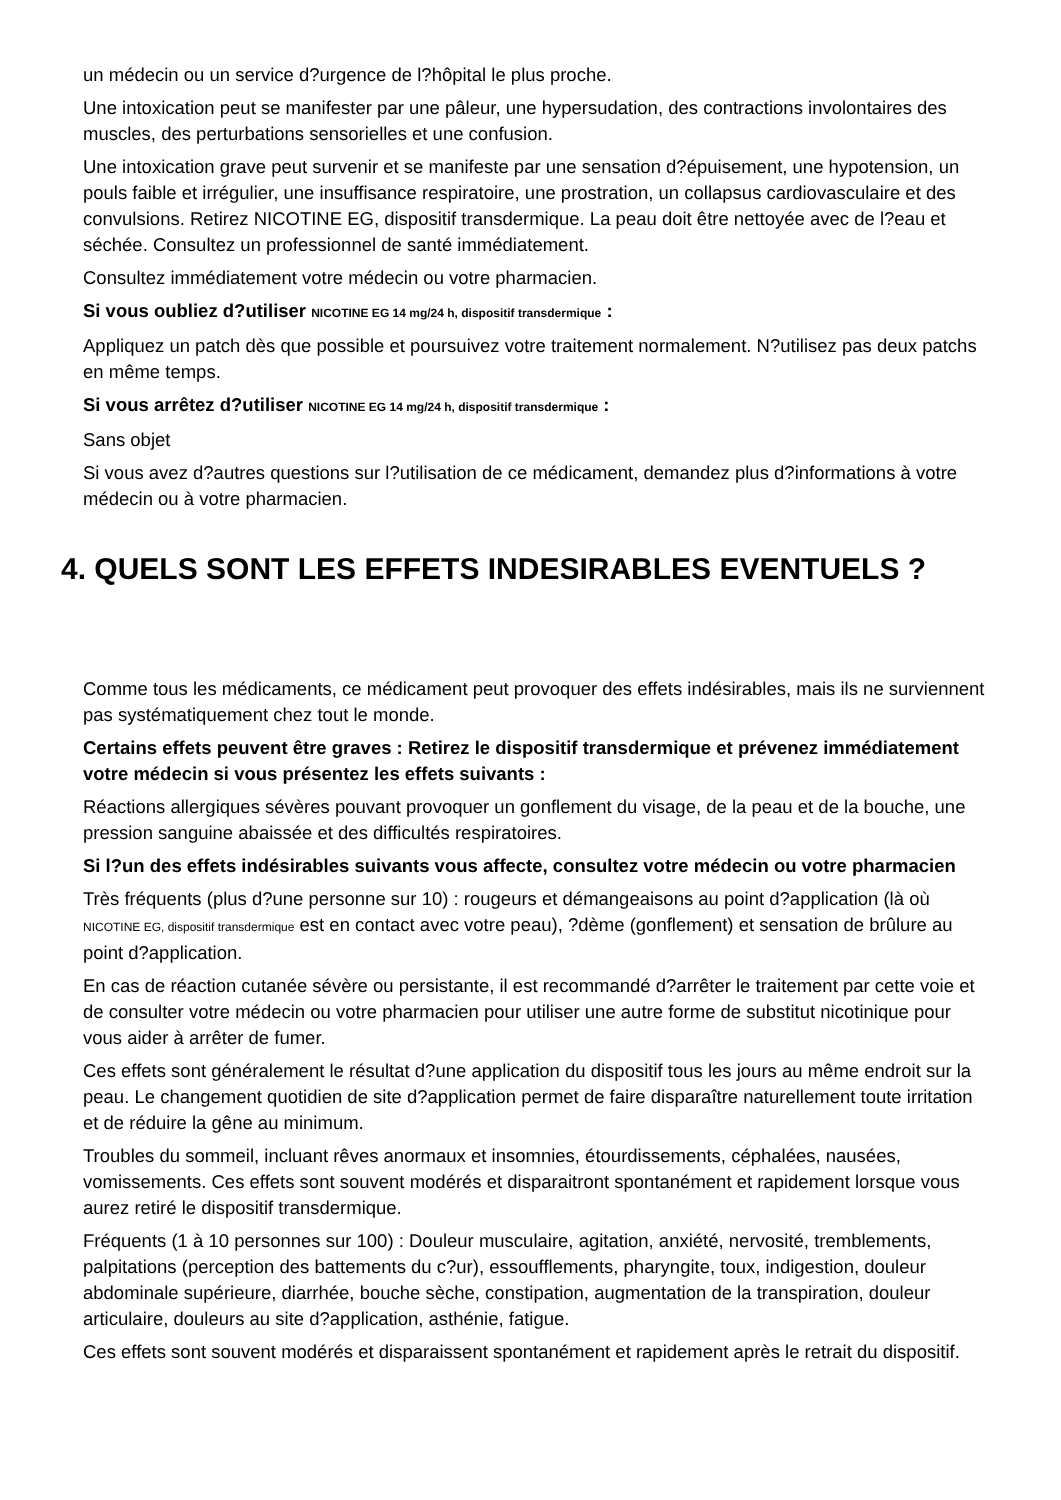un médecin ou un service d?urgence de l?hôpital le plus proche.
Une intoxication peut se manifester par une pâleur, une hypersudation, des contractions involontaires des muscles, des perturbations sensorielles et une confusion.
Une intoxication grave peut survenir et se manifeste par une sensation d?épuisement, une hypotension, un pouls faible et irrégulier, une insuffisance respiratoire, une prostration, un collapsus cardiovasculaire et des convulsions. Retirez NICOTINE EG, dispositif transdermique. La peau doit être nettoyée avec de l?eau et séchée. Consultez un professionnel de santé immédiatement.
Consultez immédiatement votre médecin ou votre pharmacien.
Si vous oubliez d?utiliser NICOTINE EG 14 mg/24 h, dispositif transdermique :
Appliquez un patch dès que possible et poursuivez votre traitement normalement. N?utilisez pas deux patchs en même temps.
Si vous arrêtez d?utiliser NICOTINE EG 14 mg/24 h, dispositif transdermique :
Sans objet
Si vous avez d?autres questions sur l?utilisation de ce médicament, demandez plus d?informations à votre médecin ou à votre pharmacien.
4. QUELS SONT LES EFFETS INDESIRABLES EVENTUELS ?
Comme tous les médicaments, ce médicament peut provoquer des effets indésirables, mais ils ne surviennent pas systématiquement chez tout le monde.
Certains effets peuvent être graves : Retirez le dispositif transdermique et prévenez immédiatement votre médecin si vous présentez les effets suivants :
Réactions allergiques sévères pouvant provoquer un gonflement du visage, de la peau et de la bouche, une pression sanguine abaissée et des difficultés respiratoires.
Si l?un des effets indésirables suivants vous affecte, consultez votre médecin ou votre pharmacien
Très fréquents (plus d?une personne sur 10) : rougeurs et démangeaisons au point d?application (là où NICOTINE EG, dispositif transdermique est en contact avec votre peau), ?dème (gonflement) et sensation de brûlure au point d?application.
En cas de réaction cutanée sévère ou persistante, il est recommandé d?arrêter le traitement par cette voie et de consulter votre médecin ou votre pharmacien pour utiliser une autre forme de substitut nicotinique pour vous aider à arrêter de fumer.
Ces effets sont généralement le résultat d?une application du dispositif tous les jours au même endroit sur la peau. Le changement quotidien de site d?application permet de faire disparaître naturellement toute irritation et de réduire la gêne au minimum.
Troubles du sommeil, incluant rêves anormaux et insomnies, étourdissements, céphalées, nausées, vomissements. Ces effets sont souvent modérés et disparaitront spontanément et rapidement lorsque vous aurez retiré le dispositif transdermique.
Fréquents (1 à 10 personnes sur 100) : Douleur musculaire, agitation, anxiété, nervosité, tremblements, palpitations (perception des battements du c?ur), essoufflements, pharyngite, toux, indigestion, douleur abdominale supérieure, diarrhée, bouche sèche, constipation, augmentation de la transpiration, douleur articulaire, douleurs au site d?application, asthénie, fatigue.
Ces effets sont souvent modérés et disparaissent spontanément et rapidement après le retrait du dispositif.